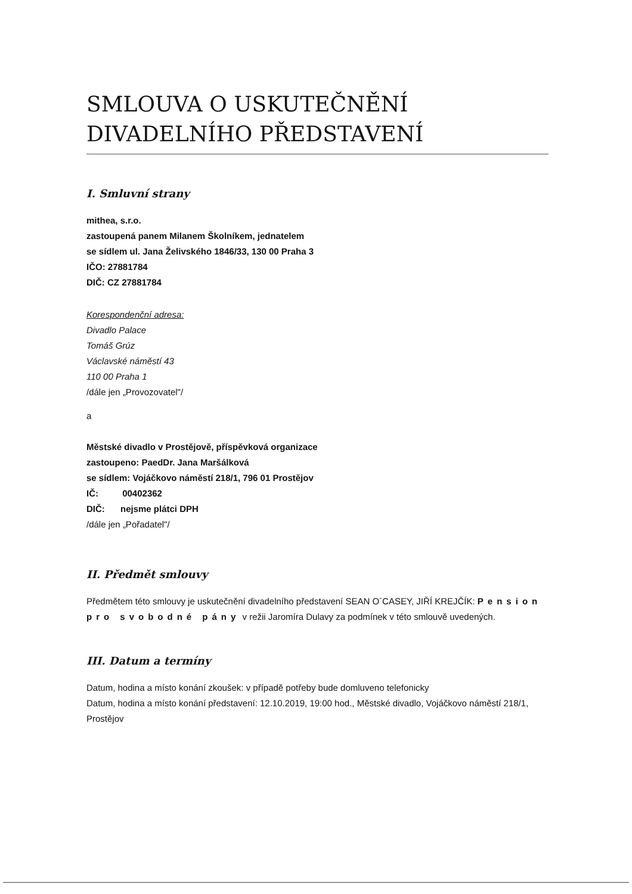SMLOUVA O USKUTEČNĚNÍ
DIVADELNÍHO PŘEDSTAVENÍ
I. Smluvní strany
mithea, s.r.o.
zastoupená panem Milanem Školníkem, jednatelem
se sídlem ul. Jana Želivského 1846/33, 130 00 Praha 3
IČO: 27881784
DIČ: CZ 27881784
Korespondenční adresa:
Divadlo Palace
Tomáš Grúz
Václavské náměstí 43
110 00 Praha 1
/dále jen „Provozovatel"/
a
Městské divadlo v Prostějově, příspěvková organizace
zastoupeno: PaedDr. Jana Maršálková
se sídlem: Vojáčkovo náměstí 218/1, 796 01 Prostějov
IČ: 00402362
DIČ: nejsme plátci DPH
/dále jen „Pořadatel"/
II. Předmět smlouvy
Předmětem této smlouvy je uskutečnění divadelního představení SEAN O´CASEY, JIŘÍ KREJČÍK: Pension pro svobodné pány v režii Jaromíra Dulavy za podmínek v této smlouvě uvedených.
III. Datum a termíny
Datum, hodina a místo konání zkoušek: v případě potřeby bude domluveno telefonicky
Datum, hodina a místo konání představení: 12.10.2019, 19:00 hod., Městské divadlo, Vojáčkovo náměstí 218/1, Prostějov